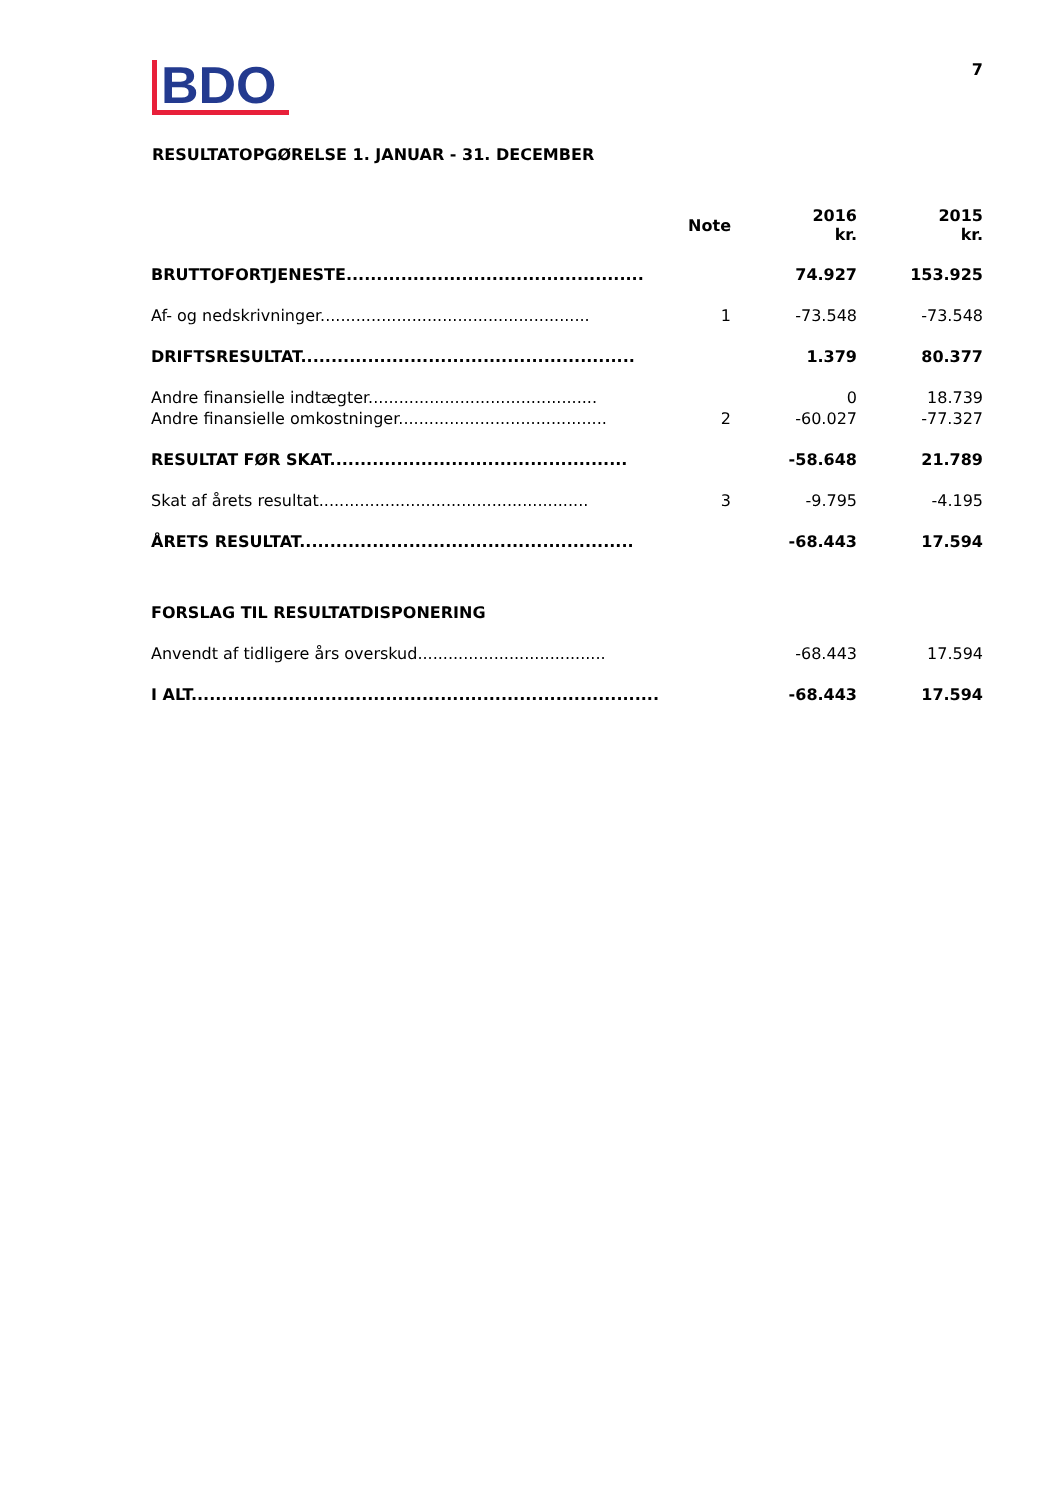BDO
7
RESULTATOPGØRELSE 1. JANUAR - 31. DECEMBER
| | Note | 2016 kr. | 2015 kr. |
| --- | --- | --- | --- |
| BRUTTOFORTJENESTE................................................. | | 74.927 | 153.925 |
| Af- og nedskrivninger..................................................... | 1 | -73.548 | -73.548 |
| DRIFTSRESULTAT....................................................... | | 1.379 | 80.377 |
| Andre finansielle indtægter............................................. | | 0 | 18.739 |
| Andre finansielle omkostninger......................................... | 2 | -60.027 | -77.327 |
| RESULTAT FØR SKAT................................................. | | -58.648 | 21.789 |
| Skat af årets resultat..................................................... | 3 | -9.795 | -4.195 |
| ÅRETS RESULTAT....................................................... | | -68.443 | 17.594 |
| FORSLAG TIL RESULTATDISPONERING | | | |
| Anvendt af tidligere års overskud..................................... | | -68.443 | 17.594 |
| I ALT............................................................................. | | -68.443 | 17.594 |